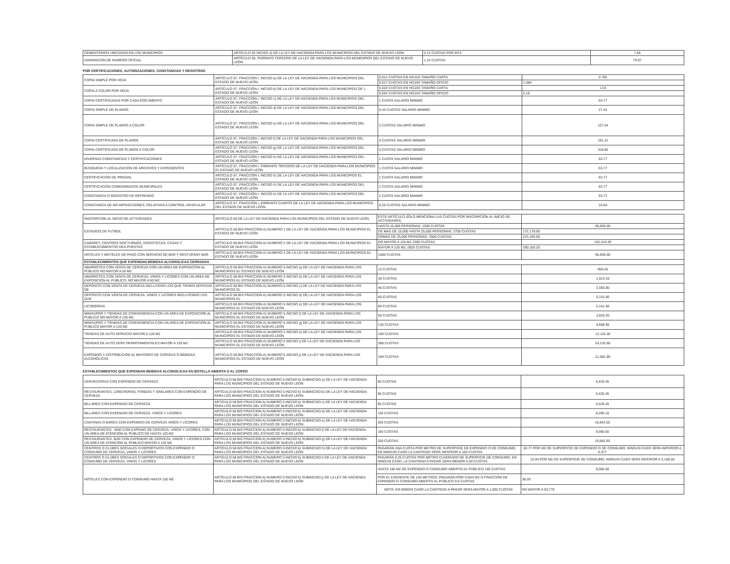| CEMENTERIOS UBICADOS EN LOS MUNICIPIOS | ARTÍCULO 55 INCISO d) DE LA LEY DE HACIENDA PARA LOS MUNICIPIOS DEL ESTADO DE NUEVO LEÓN | 0.12 CUOTAS POR MT2 | 7.65 |
| ASIGNACIÓN DE NUMERO OFICIAL | ARTÍCULO 55, PÁRRAFO TERCERO DE LA LEY DE HACIENDA PARA LOS MUNICIPIOS DEL ESTADO DE NUEVO LEÓN | 1.24 CUOTAS | 79.07 |
POR CERTIFICACIONES, AUTORIZACIONES, CONSTANCIAS Y REGISTROS
| COPIA SIMPLE POR HOJA | ARTÍCULO 57, FRACCIÓN I, INCISO a) DE LA LEY DE HACIENDA PARA LOS MUNICIPIOS DEL ESTADO DE NUEVO LEÓN | 0.012 CUOTAS EN HOJAS TAMAÑO CARTA | 0.765 |
| | | 0.017 CUOTAS EN HOJAS TAMAÑO OFICIO | 1.084 |
| COPIA A COLOR POR HOJA | ARTÍCULO 57, FRACCIÓN I, INCISO b) DE LA LEY DE HACIENDA PARA LOS MUNICIPIOS DE L ESTADO DE NUEVO LEÓN | 0.024 CUOTAS EN HOJAS TAMAÑO CARTA | 1.53 |
| | | 0.034 CUOTAS EN HOJAS TAMAÑO OFICIO | 2.16 |
| COPIA CERTIFICADAS POR CADA DOCUMENTO | ARTÍCULO 57, FRACCIÓN I, INCISO c) DE LA LEY DE HACIENDA PARA LOS MUNICIPIOS DEL ESTADO DE NUEVO LEÓN | 1 CUOTA SALARIO MINIMO | 63.77 |
| COPIA SIMPLE DE PLANOS | ARTÍCULO 57, FRACCIÓN I, INCISO d) DE LA LEY DE HACIENDA PARA LOS MUNICIPIOS DEL ESTADO DE NUEVO LEÓN | 0.43 CUOTAS SALARIO MINIMO | 27.42 |
| COPIA SIMPLE DE PLANOS A COLOR | ARTÍCULO 57, FRACCIÓN I, INCISO e) DE LA LEY DE HACIENDA PARA LOS MUNICIPIOS DEL ESTADO DE NUEVO LEÓN | 2 CUOTAS SALARIO MINIMO | 127.54 |
| COPIA CERTIFICADA DE PLANOS | ARTÍCULO 57, FRACCIÓN I, INCISO f) DE LA LEY DE HACIENDA PARA LOS MUNICIPIOS DEL ESTADO DE NUEVO LEÓN | 3 CUOTAS SALARIO MINIMO | 191.31 |
| COPIA CERTIFICADA DE PLANOS A COLOR | ARTÍCULO 57, FRACCIÓN I, INCISO g) DE LA LEY DE HACIENDA PARA LOS MUNICIPIOS DEL ESTADO DE NUEVO LEÓN | 5 CUOTAS SALARIO MINIMO | 318.85 |
| DIVERSAS CONSTANCIAS Y CERTIFICACIONES | ARTÍCULO 57, FRACCIÓN I, INCISO h) DE LA LEY DE HACIENDA PARA LOS MUNICIPIOS DEL ESTADO DE NUEVO LEÓN | 1 CUOTA SALARIO MINIMO | 63.77 |
| BÚSQUEDA Y LOCALIZACIÓN DE ARCHIVOS Y EXPEDIENTES | ARTÍCULO 57, FRACCIÓN I, PÁRRAFO TERCERO DE LA LEY DE HACIENDA PARA LOS MUNICIPIOS EL ESTADO DE NUEVO LEÓN | 1 CUOTA SALARIO MINIMO | 63.77 |
| CERTIFICACIÓN DE PREDIAL | ARTÍCULO 57, FRACCIÓN I, INCISO h) DE LA LEY DE HACIENDA PARA LOS MUNICIPIOS EL ESTADO DE NUEVO LEÓN | 1 CUOTA SALARIO MINIMO | 63.77 |
| CERTIFICACIÓN COMISIONADOS MUNICIPALES | ARTÍCULO 57, FRACCIÓN I, INCISO h) DE LA LEY DE HACIENDA PARA LOS MUNICIPIOS DEL ESTADO DE NUEVO LEÓN | 1 CUOTA SALARIO MINIMO | 63.77 |
| CONSTANCIA O REGISTRO DE REFRENDO | ARTÍCULO 57, FRACCIÓN I, INCISO h) DE LA LEY DE HACIENDA PARA LOS MUNICIPIOS DEL ESTADO DE NUEVO LEÓN | 1 CUOTA SALARIO MINIMO | 63.77 |
| CONSTANCIA DE NO INFRACCIONES, RELATIVAS A CONTROL VEHICULAR | ARTÍCULO 57, FRACCIÓN I, PÁRRAFO CUARTO DE LA LEY DE HACIENDA PARA LOS MUNICIPIOS DEL ESTADO DE NUEVO LEÓN | 0.25 CUOTAS SALARIO MINIMO | 15.94 |
| INSCRIPCIÓN AL INICIO DE ACTIVIDADES | ARTÍCULO 58 DE LA LEY DE HACIENDA PARA LOS MUNICIPIOS DEL ESTADO DE NUEVO LEÓN | ESTE ARTÍCULO SOLO MENCIONA LAS CUOTAS POR INSCRIPCIÓN AL INICIO DE ACTIVIDADES, | |
| ESTADIOS DE FUTBOL | ARTÍCULO 58 BIS FRACCION A) NUMERO 1 DE LA LEY DE HACIENDA PARA LOS MUNICIPIOS EL ESTADO DE NUEVO LEÓN | HASTA 15,000 PERSONAS: 1500 CUOTAS | 95,655.00 |
| | | DE MAS DE 15,000 HASTA 25,000 PERSONAS: 2700 CUOTAS | 172,179.00 |
| | | DEMAS DE 25,000 PERSONAS: 3500 CUOTAS | 223,195.00 |
| CABARET, CENTROS NOCTURNOS, DISCOTECAS, CASAS Y ESTABLECIMIENTOS DEA PUESTAS | ARTÍCULO 58 BIS FRACCION A) NUMERO 2 DE LA LEY DE HACIENDA PARA LOS MUNICIPIOS EL ESTADO DE NUEVO LEÓN | NO MAYOR A 120 M2 2390 CUOTAS | 152,410.30 |
| | | MAYOR A 120 M2, 2825 CUOTAS | 180,150.25 |
| HOTELES Y MOTELES DE PASO CON SERVICIO DE BAR Y RESTURANT-BAR | ARTÍCULO 58 BIS FRACCION A) NUMERO 4 DE LA LEY DE HACIENDA PARA LOS MUNICIPIOS EL ESTADO DE NUEVO LEÓN | 1500 CUOTAS | 95,655.00 |
| ESTABLECIMIENTOS QUE EXPENDAN BEBIDAS ALCOHOLICAS CERRADAS | | | |
| ABARROTES CON VENTA DE CERVEZA CON UN AREA DE EXPOSICIÓN AL PÚBLICO NO MAYOR A 50 M2 | ARTÍCULO 58 BIS FRACCION A) NUMERO 5 INCISO a) DE LA LEY DE HACIENDA PARA LOS MUNICIPIOS EL ESTADO DE NUEVO LEÓN | 15 CUOTAS | 956.55 |
| ABARROTES CON VENTA DE CERVEZA, VINOS Y LICORES CON UN AREA DE EXPOSICIÓN AL PÚBLICO, NO MAYOR A 50 M2 | ARTÍCULO 58 BIS FRACCION A) NUMERO 5 INCISO b) DE LA LEY DE HACIENDA PARA LOS MUNICIPIOS EL ESTADO DE NUEVO LEÓN | 30 CUOTAS | 1,913.10 |
| DEPOSITO CON VENTA DE CERVEZA INCLUYENO LOS QUE TIENEN SERVICIO DE | ARTÍCULO 58 BIS FRACCION A) NUMERO 5 INCISO c) DE LA LEY DE HACIENDA PARA LOS MUNICIPIOS EL | 40 CUOTAS | 2,550.80 |
| DEPÓSITO CON VENTA DE CERVEZA, VINOS Y LICORES INCLUYENDO LOS QUE | ARTÍCULO 58 BIS FRACCION A) NUMERO 5 INCISO d) DE LA LEY DE HACIENDA PARA LOS MUNICIPIOS EL | 80 CUOTAS | 5,101.60 |
| LICORERÍAS | ARTÍCULO 58 BIS FRACCION A) NUMERO 5 INCISO e) DE LA LEY DE HACIENDA PARA LOS MUNICIPIOS EL ESTADO DE NUEVO LEÓN | 80 CUOTAS | 5,101.60 |
| MINISUPER Y TIENDAS DE CONVENIENCIA CON UN AREA DE EXPOSICIÓN AL PÚBLICO NO MAYOR A 120 M2 | ARTÍCULO 58 BIS FRACCION A) NUMERO 5 INCISO f) DE LA LEY DE HACIENDA PARA LOS MUNICIPIOS EL ESTADO DE NUEVO LEÓN | 60 CUOTAS | 3,826.20 |
| MINISUPER Y TIENDAS DE CONVENIENCIA CON UN AREA DE EXPOSICIÓN AL PÚBLICO MAYOR A 120 M2 | ARTÍCULO 58 BIS FRACCION A) NUMERO 5 INCISO g) DE LA LEY DE HACIENDA PARA LOS MUNICIPIOS EL ESTADO DE NUEVO LEÓN | 135 CUOTAS | 8,608.95 |
| TIENDAS DE AUTO SERVICIO MAYOR A 120 M2 | ARTÍCULO 58 BIS FRACCION A) NUMERO 5 INCISO h) DE LA LEY DE HACIENDA PARA LOS MUNICIPIOS EL ESTADO DE NUEVO LEÓN | 190 CUOTAS | 12,116.30 |
| TIENDAS DE AUTO SERV DEPARTAMENTALES MAYOR A 120 M2 | ARTÍCULO 58 BIS FRACCION A) NUMERO 5 INCISO i) DE LA LEY DE HACIENDA PARA LOS MUNICIPIOS EL ESTADO DE NUEVO LEÓN | 380 CUOTAS | 24,232.60 |
| EXPENDIO Y DISTRIBUCIÓN AL MAYOREO DE CERVEZA Ó BEBIDAS ALCOHÓLICAS | ARTÍCULO 58 BIS FRACCION A) NUMERO 5 INCISO j) DE LA LEY DE HACIENDA PARA LOS MUNICIPIOS EL ESTADO DE NUEVO LEÓN | 340 CUOTAS | 21,681.80 |
ESTABLECIMIENTOS QUE EXPENDAN BEBIDAS ALCOHOLICAS EN BOTELLA ABIERTA O AL COPEO
| CERVECERÍAS CON EXPENDIO DE CERVEZA | ARTÍCULO 58 BIS FRACCION A) NUMERO 5 INCISO k) SUBINCISO a) DE LA LEY DE HACIENDA PARA LOS MUNICIPIOS DEL ESTADO DE NUEVO LEÓN | 85 CUOTAS | 5,420.45 |
| RESTAURANTES, LONCHERÍAS, FONDAS Y SIMILARES CON EXPENDIO DE CERVEZA | ARTÍCULO 58 BIS FRACCION A) NUMERO 5 INCISO k) SUBINCISO b) DE LA LEY DE HACIENDA PARA LOS MUNICIPIOS DEL ESTADO DE NUEVO LEÓN | 85 CUOTAS | 5,420.45 |
| BILLARES CON EXPENDIO DE CERVEZA | ARTÍCULO 58 BIS FRACCION A) NUMERO 5 INCISO k) SUBINCISO c) DE LA LEY DE HACIENDA PARA LOS MUNICIPIOS DEL ESTADO DE NUEVO LEÓN | 85 CUOTAS | 5,420.45 |
| BILLARES CON EXPENDIO DE CERVEZA. VINOS Y LICORES | ARTÍCULO 58 BIS FRACCION A) NUMERO 5 INCISO k) SUBINCISO d) DE LA LEY DE HACIENDA PARA LOS MUNICIPIOS DEL ESTADO DE NUEVO LEÓN | 130 CUOTAS | 8,290.10 |
| CANTINAS O BARES CON EXPENDIO DE CERVEZA VINOS Y LICORES | ARTÍCULO 58 BIS FRACCION A) NUMERO 5 INCISO k) SUBINCISO e) DE LA LEY DE HACIENDA PARA LOS MUNICIPIOS DEL ESTADO DE NUEVO LEÓN | 250 CUOTAS | 15,942.50 |
| RESTAURANTES - BAR CON EXPENIO DE CERVEZA, VINOS Y LICORES, CON UN ÁREA DE ATENCIÓN AL PÚBLICO DE HASTA 120 M2 | ARTÍCULO 58 BIS FRACCION A) NUMERO 5 INCISO k) SUBINCISO f) DE LA LEY DE HACIENDA PARA LOS MUNICIPIOS DEL ESTADO DE NUEVO LEÓN | 150 CUOTAS | 9,565.50 |
| RESTAURANTES- BAR CON EXPENDIO DE CERVEZA, VINOS Y LICORES CON UN ÁREA DE ATENCIÓN AL PÚBLICO MAYOR A 120 M2 | ARTÍCULO 58 BIS FRACCION A) NUMERO 5 INCISO k) SUBINCISO g) DE LA LEY DE HACIENDA PARA LOS MUNICIPIOS DEL ESTADO DE NUEVO LEÓN | 250 CUOTAS | 15,942.50 |
| CENTROS O CLUBES SOCIALES O DEPORTIVOS CON EXPENDIO O CONSUMO DE CERVEZA, VINOS Y LICORES | ARTÍCULO 58 BIS FRACCION A) NUMERO 5 INCISO k) SUBINCISO h) DE LA LEY DE HACIENDA PARA LOS MUNICIPIOS DEL ESTADO DE NUEVO LEÓN | PAGARÁN UNA CUOTA POR METRO DE SUPERFICIE DE EXPENDIO O DE CONSUMO, EN NINGÚN CASO LA CANTIDAD SERÁ INFERIOR A 100 CUOTAS | 63.77 POR M2 DE SUPERFICIE DE EXPENDIO O DE CONSUMO, NINGUN CASO SERA INFERIOR A 6,377 |
| CENTROS O CLUBES SOCIALES O DEPORTIVOS CON EXPENDIO O CONSUMO DE CERVEZA, VINOS Y LICORES | ARTÍCULO 58 BIS FRACCION A) NUMERO 5 INCISO k) SUBINCISO i) DE LA LEY DE HACIENDA PARA LOS MUNICIPIOS DEL ESTADO DE NUEVO LEÓN | PAGARÁN 0.25 CUOTAS POR METRO CUADRADO DE SUPERFICIE DE CONSUMO, EN NINGÚN CASO, LA CANTIDAD A PAGAR SERA MENOR A 50 CUOTAS | 15.94 POR M2 DE SUPERFICIE DE CONSUMO, NINGUN CASO SERA INFERIOR A 3,188.50 |
| HOTELES CON EXPENDIO O CONSUMO HASTA 150 M2 | ARTÍCULO 58 BIS FRACCION A) NUMERO 5 INCISO k) SUBINCISO j) DE LA LEY DE HACIENDA PARA LOS MUNICIPIOS DEL ESTADO DE NUEVO LEON | HASTA 150 M2 DE EXPENDIO O CONSUMO ABIERTO AL PÚBLICO 150 CUOTAS | 9,565.50 |
| | | POR EL EXEDENTE DE 150 METROS, PAGARÁN POR CADA M2 O FRACCIÓN DE EXPENDIO O CONSUMO ABIERTO AL PÚBLICO 0.6 CUOTAS | 38.26 |
| | | NOTA: EN NINGIN CASO LA CANTIDAD A PAGAR SERA MAYOR A 1,000 CUOTAS | NO MAYOR A 63,770 |